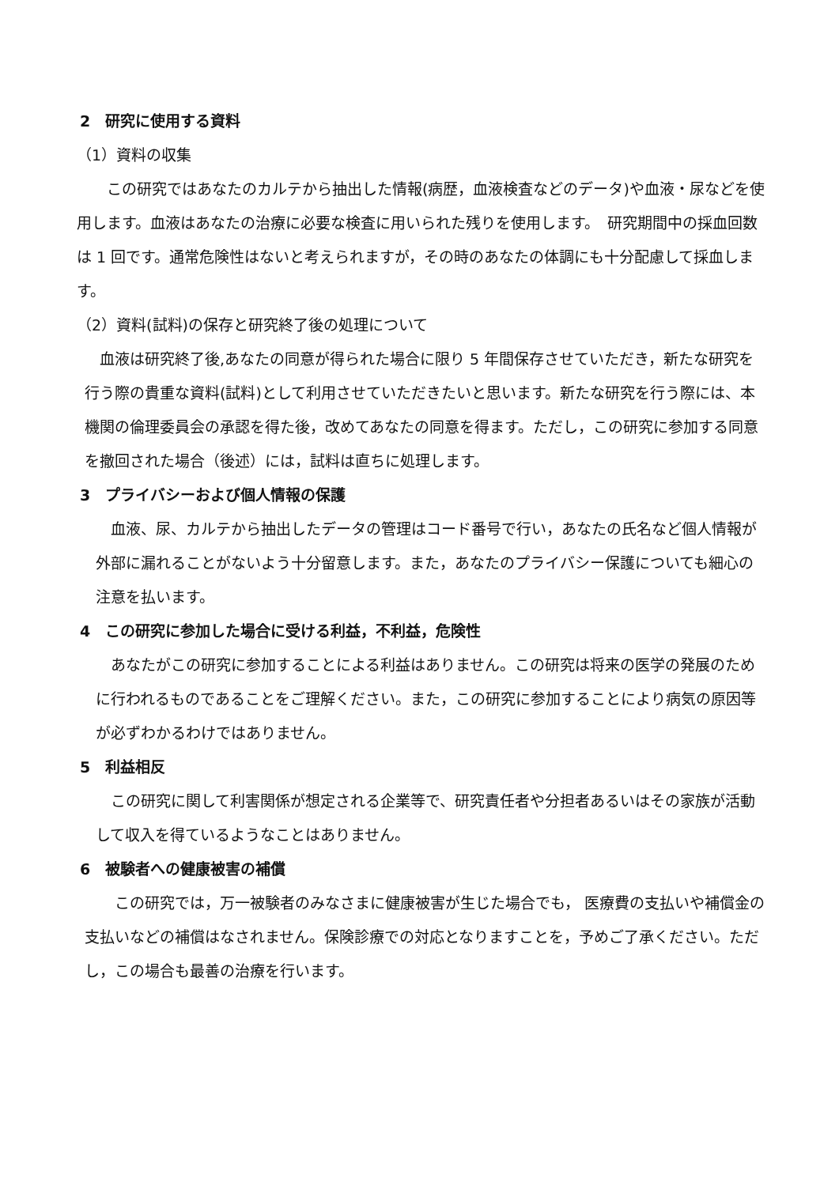2　研究に使用する資料
（1）資料の収集
　　この研究ではあなたのカルテから抽出した情報(病歴，血液検査などのデータ)や血液・尿などを使用します。血液はあなたの治療に必要な検査に用いられた残りを使用します。　研究期間中の採血回数は 1 回です。通常危険性はないと考えられますが，その時のあなたの体調にも十分配慮して採血します。
（2）資料(試料)の保存と研究終了後の処理について
　血液は研究終了後,あなたの同意が得られた場合に限り 5 年間保存させていただき，新たな研究を行う際の貴重な資料(試料)として利用させていただきたいと思います。新たな研究を行う際には、本機関の倫理委員会の承認を得た後，改めてあなたの同意を得ます。ただし，この研究に参加する同意を撤回された場合（後述）には，試料は直ちに処理します。
3　プライバシーおよび個人情報の保護
　血液、尿、カルテから抽出したデータの管理はコード番号で行い，あなたの氏名など個人情報が外部に漏れることがないよう十分留意します。また，あなたのプライバシー保護についても細心の注意を払います。
4　この研究に参加した場合に受ける利益，不利益，危険性
　あなたがこの研究に参加することによる利益はありません。この研究は将来の医学の発展のために行われるものであることをご理解ください。また，この研究に参加することにより病気の原因等が必ずわかるわけではありません。
5　利益相反
　この研究に関して利害関係が想定される企業等で、研究責任者や分担者あるいはその家族が活動して収入を得ているようなことはありません。
6　被験者への健康被害の補償
　　この研究では，万一被験者のみなさまに健康被害が生じた場合でも， 医療費の支払いや補償金の支払いなどの補償はなされません。保険診療での対応となりますことを，予めご了承ください。ただし，この場合も最善の治療を行います。